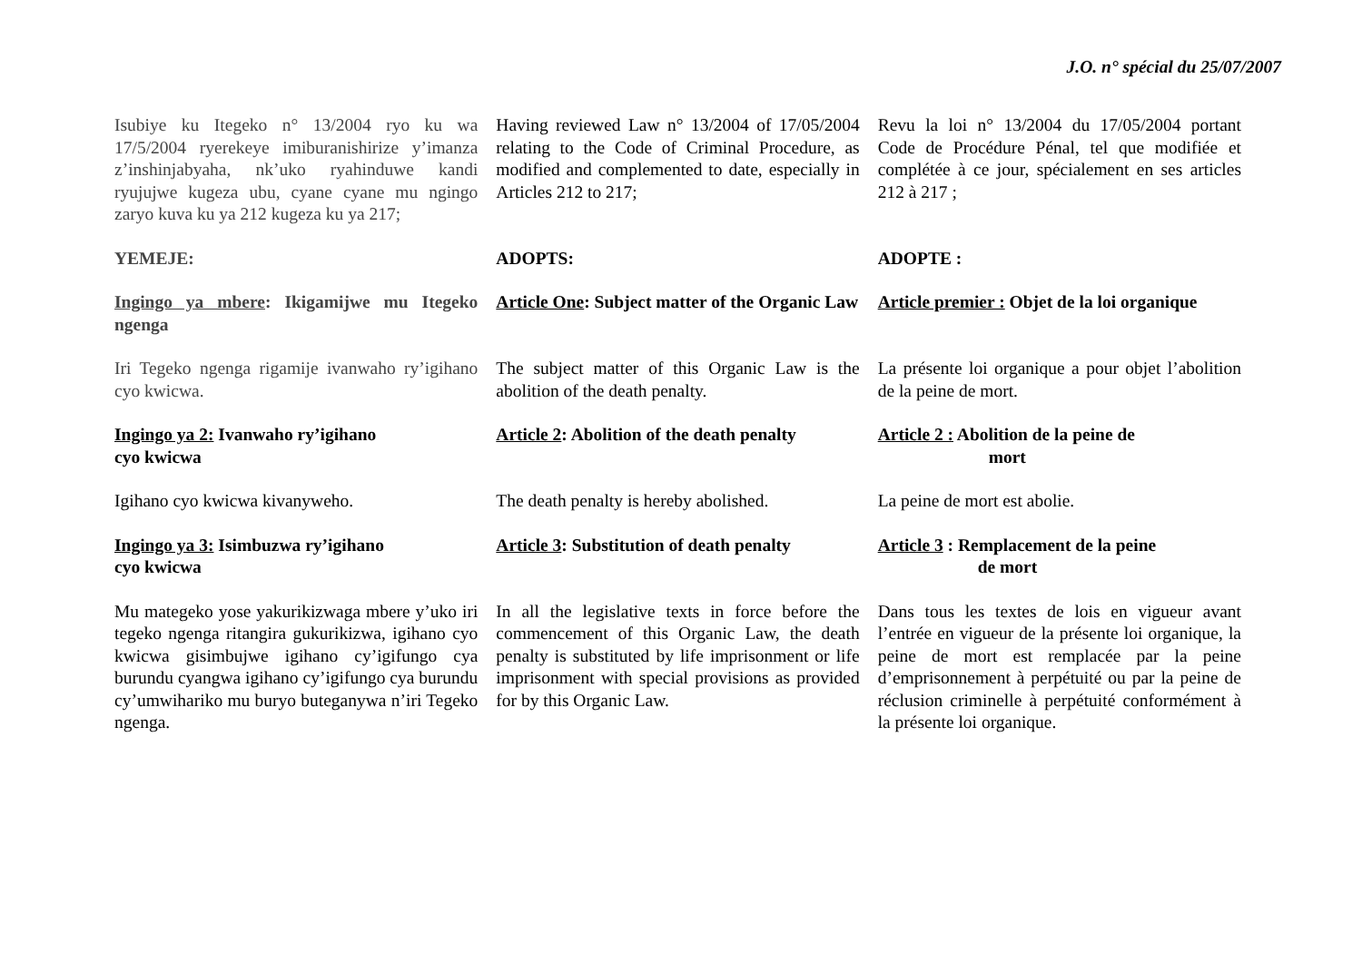J.O. n° spécial du 25/07/2007
Isubiye ku Itegeko n° 13/2004 ryo ku wa 17/5/2004 ryerekeye imiburanishirize y’imanza z’inshinjabyaha, nk’uko ryahinduwe kandi ryujujwe kugeza ubu, cyane cyane mu ngingo zaryo kuva ku ya 212 kugeza ku ya 217;
Having reviewed Law n° 13/2004 of 17/05/2004 relating to the Code of Criminal Procedure, as modified and complemented to date, especially in Articles 212 to 217;
Revu la loi n° 13/2004 du 17/05/2004 portant Code de Procédure Pénal, tel que modifiée et complétée à ce jour, spécialement en ses articles 212 à 217 ;
YEMEJE: ADOPTS: ADOPTE :
Ingingo ya mbere: Ikigamijwe mu Itegeko ngenga
Article One: Subject matter of the Organic Law
Article premier : Objet de la loi organique
Iri Tegeko ngenga rigamije ivanwaho ry’igihano cyo kwicwa.
The subject matter of this Organic Law is the abolition of the death penalty.
La présente loi organique a pour objet l’abolition de la peine de mort.
Ingingo ya 2: Ivanwaho ry’igihano
cyo kwicwa
Article 2: Abolition of the death penalty
Article 2 : Abolition de la peine de
mort
Igihano cyo kwicwa kivanyweho. The death penalty is hereby abolished.
La peine de mort est abolie.
Ingingo ya 3: Isimbuzwa ry’igihano
cyo kwicwa
Article 3: Substitution of death penalty
Article 3 : Remplacement de la peine
de mort
Mu mategeko yose yakurikizwaga mbere y’uko iri tegeko ngenga ritangira gukurikizwa, igihano cyo kwicwa gisimbujwe igihano cy’igifungo cya burundu cyangwa igihano cy’igifungo cya burundu cy’umwihariko mu buryo buteganywa n’iri Tegeko ngenga.
In all the legislative texts in force before the commencement of this Organic Law, the death penalty is substituted by life imprisonment or life imprisonment with special provisions as provided for by this Organic Law.
Dans tous les textes de lois en vigueur avant l’entrée en vigueur de la présente loi organique, la peine de mort est remplacée par la peine d’emprisonnement à perpétuité ou par la peine de réclusion criminelle à perpétuité conformément à la présente loi organique.